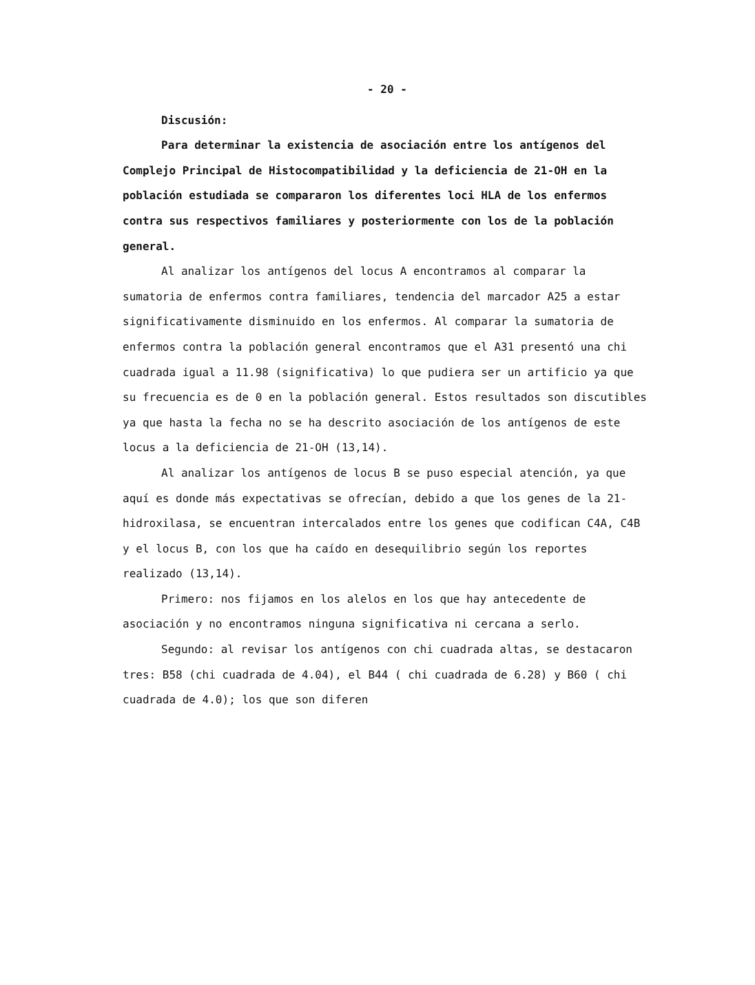- 20 -
Discusión:
Para determinar la existencia de asociación entre los antígenos del Complejo Principal de Histocompatibilidad y la deficiencia de 21-OH en la población estudiada se compararon los diferentes loci HLA de los enfermos contra sus respectivos familiares y posteriormente con los de la población general.
Al analizar los antígenos del locus A encontramos al comparar la sumatoria de enfermos contra familiares, tendencia del marcador A25 a estar significativamente disminuido en los enfermos. Al comparar la sumatoria de enfermos contra la población general encontramos que el A31 presentó una chi cuadrada igual a 11.98 (significativa) lo que pudiera ser un artificio ya que su frecuencia es de 0 en la población general. Estos resultados son discutibles ya que hasta la fecha no se ha descrito asociación de los antígenos de este locus a la deficiencia de 21-OH (13,14).
Al analizar los antígenos de locus B se puso especial atención, ya que aquí es donde más expectativas se ofrecían, debido a que los genes de la 21-hidroxilasa, se encuentran intercalados entre los genes que codifican C4A, C4B y el locus B, con los que ha caído en desequilibrio según los reportes realizado (13,14).
Primero: nos fijamos en los alelos en los que hay antecedente de asociación y no encontramos ninguna significativa ni cercana a serlo.
Segundo: al revisar los antígenos con chi cuadrada altas, se destacaron tres: B58 (chi cuadrada de 4.04), el B44 ( chi cuadrada de 6.28) y B60 ( chi cuadrada de 4.0); los que son diferen